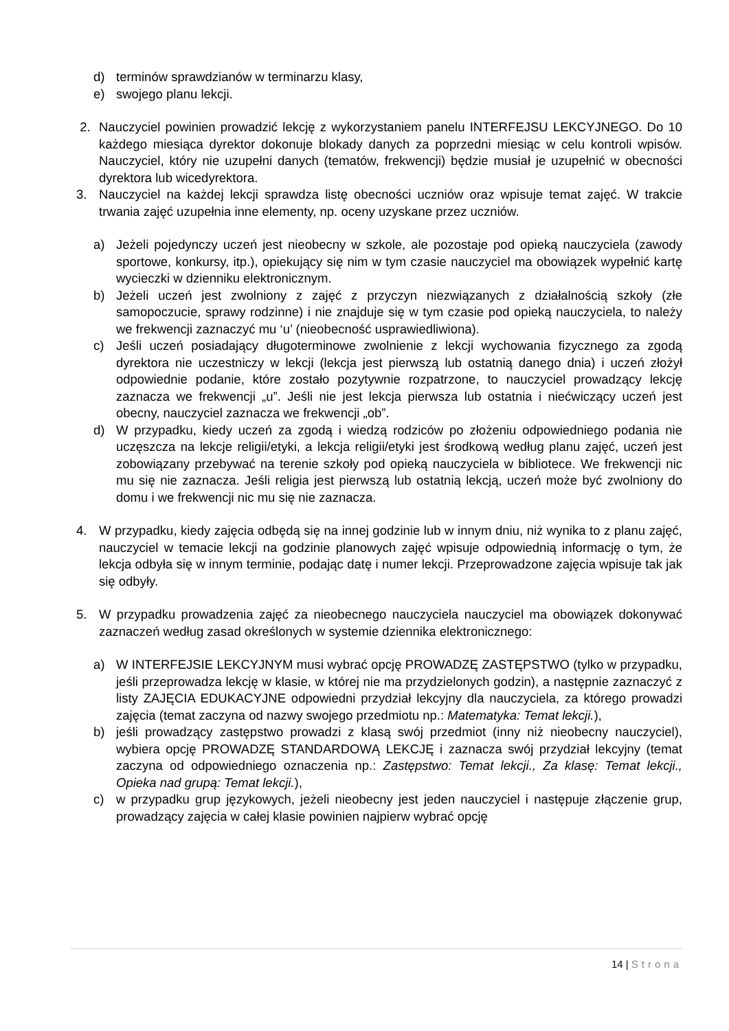d) terminów sprawdzianów w terminarzu klasy,
e) swojego planu lekcji.
2. Nauczyciel powinien prowadzić lekcję z wykorzystaniem panelu INTERFEJSU LEKCYJNEGO. Do 10 każdego miesiąca dyrektor dokonuje blokady danych za poprzedni miesiąc w celu kontroli wpisów. Nauczyciel, który nie uzupełni danych (tematów, frekwencji) będzie musiał je uzupełnić w obecności dyrektora lub wicedyrektora.
3. Nauczyciel na każdej lekcji sprawdza listę obecności uczniów oraz wpisuje temat zajęć. W trakcie trwania zajęć uzupełnia inne elementy, np. oceny uzyskane przez uczniów.
a) Jeżeli pojedynczy uczeń jest nieobecny w szkole, ale pozostaje pod opieką nauczyciela (zawody sportowe, konkursy, itp.), opiekujący się nim w tym czasie nauczyciel ma obowiązek wypełnić kartę wycieczki w dzienniku elektronicznym.
b) Jeżeli uczeń jest zwolniony z zajęć z przyczyn niezwiązanych z działalnością szkoły (złe samopoczucie, sprawy rodzinne) i nie znajduje się w tym czasie pod opieką nauczyciela, to należy we frekwencji zaznaczyć mu ‘u’ (nieobecność usprawiedliwiona).
c) Jeśli uczeń posiadający długoterminowe zwolnienie z lekcji wychowania fizycznego za zgodą dyrektora nie uczestniczy w lekcji (lekcja jest pierwszą lub ostatnią danego dnia) i uczeń złożył odpowiednie podanie, które zostało pozytywnie rozpatrzone, to nauczyciel prowadzący lekcję zaznacza we frekwencji „u”. Jeśli nie jest lekcja pierwsza lub ostatnia i niećwiczący uczeń jest obecny, nauczyciel zaznacza we frekwencji „ob”.
d) W przypadku, kiedy uczeń za zgodą i wiedzą rodziców po złożeniu odpowiedniego podania nie uczęszcza na lekcje religii/etyki, a lekcja religii/etyki jest środkową według planu zajęć, uczeń jest zobowiązany przebywać na terenie szkoły pod opieką nauczyciela w bibliotece. We frekwencji nic mu się nie zaznacza. Jeśli religia jest pierwszą lub ostatnią lekcją, uczeń może być zwolniony do domu i we frekwencji nic mu się nie zaznacza.
4. W przypadku, kiedy zajęcia odbędą się na innej godzinie lub w innym dniu, niż wynika to z planu zajęć, nauczyciel w temacie lekcji na godzinie planowych zajęć wpisuje odpowiednią informację o tym, że lekcja odbyła się w innym terminie, podając datę i numer lekcji. Przeprowadzone zajęcia wpisuje tak jak się odbyły.
5. W przypadku prowadzenia zajęć za nieobecnego nauczyciela nauczyciel ma obowiązek dokonywać zaznaczeń według zasad określonych w systemie dziennika elektronicznego:
a) W INTERFEJSIE LEKCYJNYM musi wybrać opcję PROWADZĘ ZASTĘPSTWO (tylko w przypadku, jeśli przeprowadza lekcję w klasie, w której nie ma przydzielonych godzin), a następnie zaznaczyć z listy ZAJĘCIA EDUKACYJNE odpowiedni przydział lekcyjny dla nauczyciela, za którego prowadzi zajęcia (temat zaczyna od nazwy swojego przedmiotu np.: Matematyka: Temat lekcji.),
b) jeśli prowadzący zastępstwo prowadzi z klasą swój przedmiot (inny niż nieobecny nauczyciel), wybiera opcję PROWADZĘ STANDARDOWĄ LEKCJĘ i zaznacza swój przydział lekcyjny (temat zaczyna od odpowiedniego oznaczenia np.: Zastępstwo: Temat lekcji., Za klasę: Temat lekcji., Opieka nad grupą: Temat lekcji.),
c) w przypadku grup językowych, jeżeli nieobecny jest jeden nauczyciel i następuje złączenie grup, prowadzący zajęcia w całej klasie powinien najpierw wybrać opcję
14 | Strona